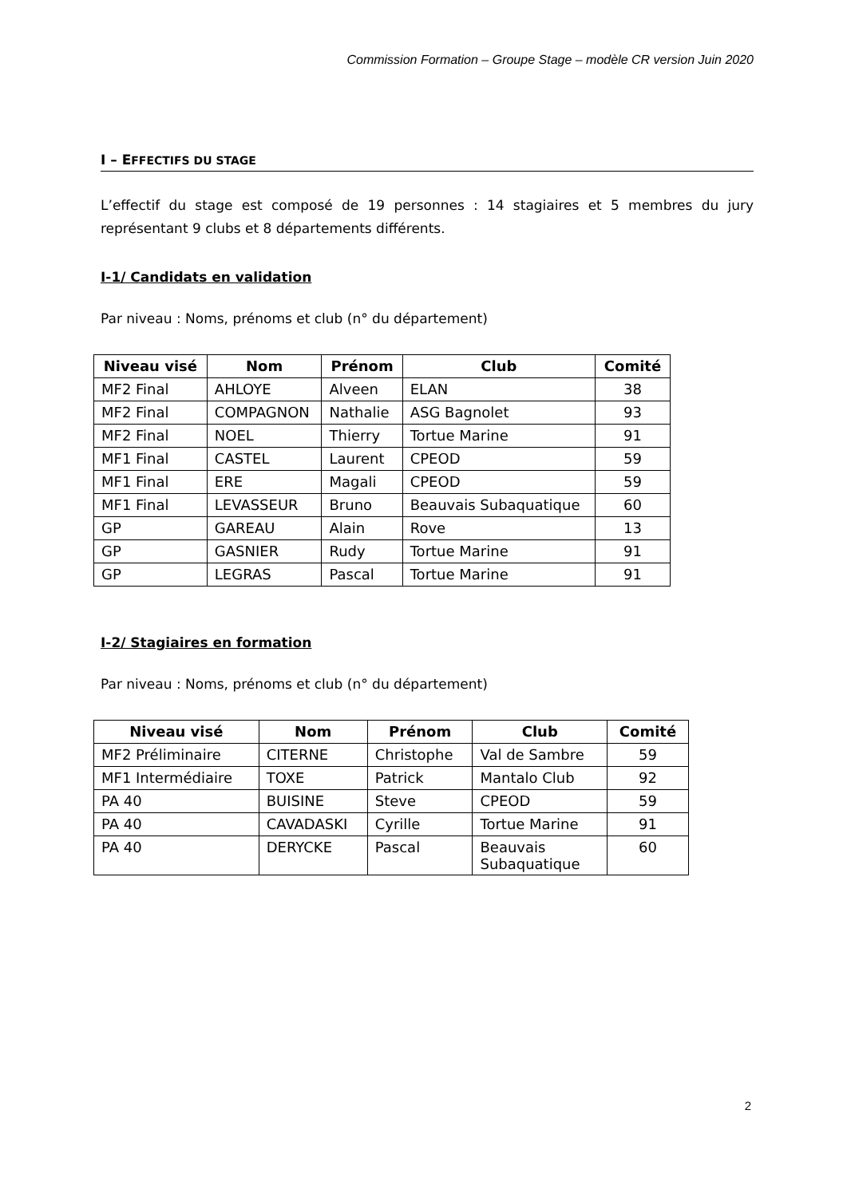Commission Formation – Groupe Stage – modèle CR version Juin 2020
I – EFFECTIFS DU STAGE
L’effectif du stage est composé de 19 personnes : 14 stagiaires et 5 membres du jury représentant 9 clubs et 8 départements différents.
I-1/ Candidats en validation
Par niveau : Noms, prénoms et club (n° du département)
| Niveau visé | Nom | Prénom | Club | Comité |
| --- | --- | --- | --- | --- |
| MF2 Final | AHLOYE | Alveen | ELAN | 38 |
| MF2 Final | COMPAGNON | Nathalie | ASG Bagnolet | 93 |
| MF2 Final | NOEL | Thierry | Tortue Marine | 91 |
| MF1 Final | CASTEL | Laurent | CPEOD | 59 |
| MF1 Final | ERE | Magali | CPEOD | 59 |
| MF1 Final | LEVASSEUR | Bruno | Beauvais Subaquatique | 60 |
| GP | GAREAU | Alain | Rove | 13 |
| GP | GASNIER | Rudy | Tortue Marine | 91 |
| GP | LEGRAS | Pascal | Tortue Marine | 91 |
I-2/ Stagiaires en formation
Par niveau : Noms, prénoms et club (n° du département)
| Niveau visé | Nom | Prénom | Club | Comité |
| --- | --- | --- | --- | --- |
| MF2 Préliminaire | CITERNE | Christophe | Val de Sambre | 59 |
| MF1 Intermédiaire | TOXE | Patrick | Mantalo Club | 92 |
| PA 40 | BUISINE | Steve | CPEOD | 59 |
| PA 40 | CAVADASKI | Cyrille | Tortue Marine | 91 |
| PA 40 | DERYCKE | Pascal | Beauvais Subaquatique | 60 |
2